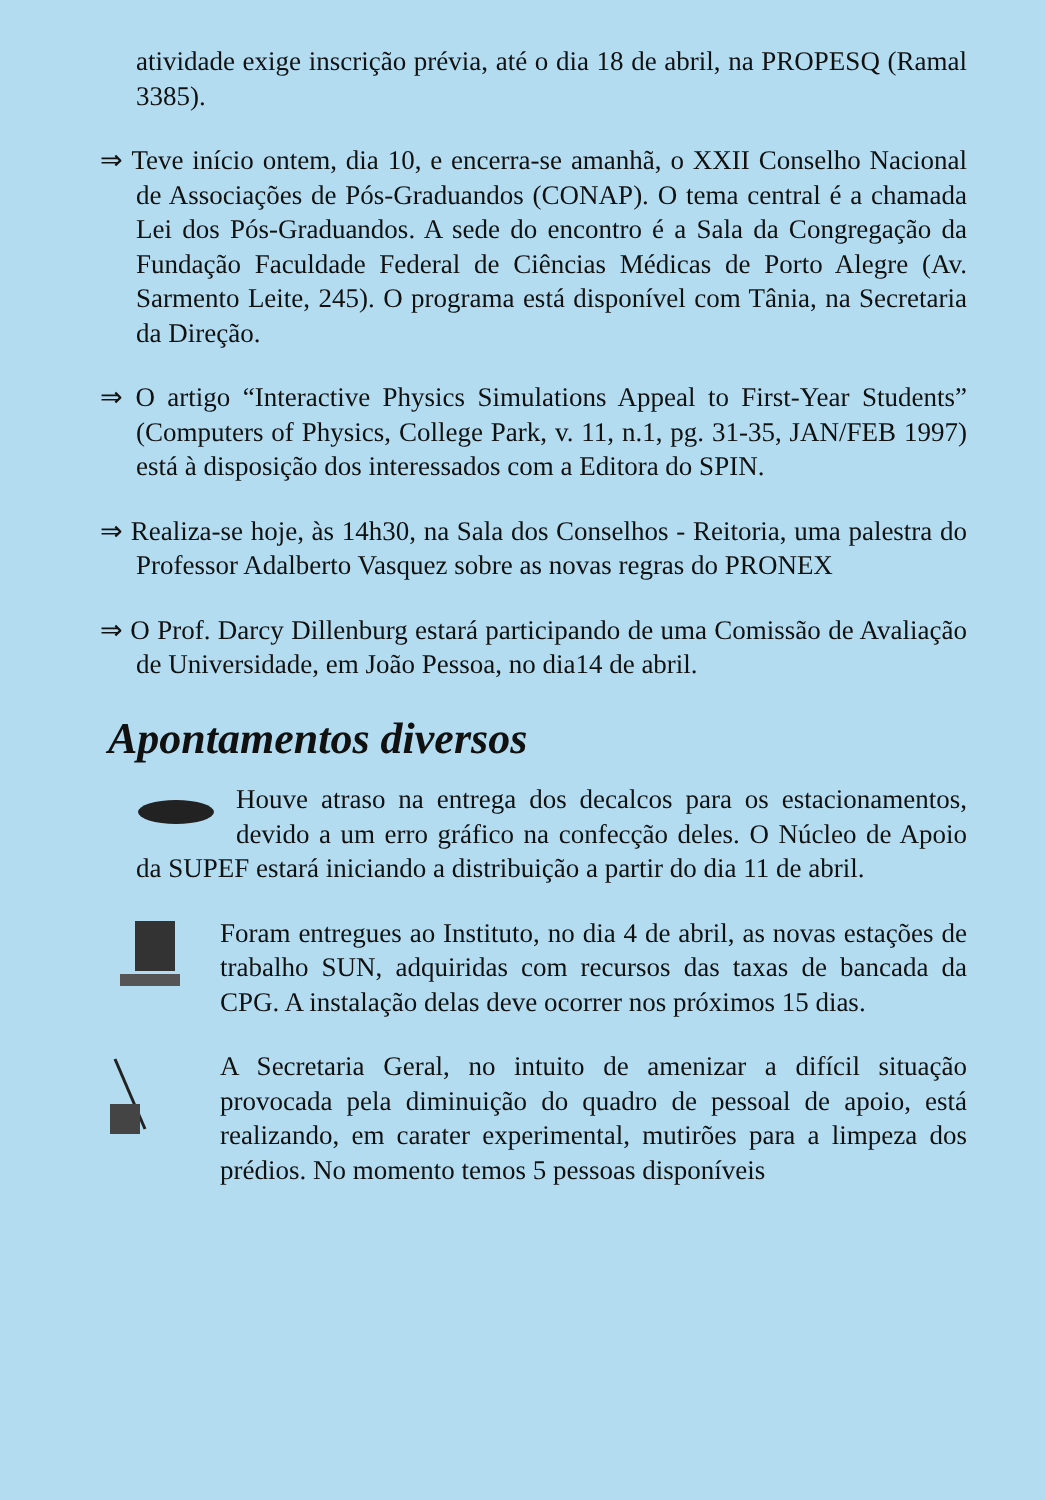atividade exige inscrição prévia, até o dia 18 de abril, na PROPESQ (Ramal 3385).
⇒ Teve início ontem, dia 10, e encerra-se amanhã, o XXII Conselho Nacional de Associações de Pós-Graduandos (CONAP). O tema central é a chamada Lei dos Pós-Graduandos. A sede do encontro é a Sala da Congregação da Fundação Faculdade Federal de Ciências Médicas de Porto Alegre (Av. Sarmento Leite, 245). O programa está disponível com Tânia, na Secretaria da Direção.
⇒ O artigo “Interactive Physics Simulations Appeal to First-Year Students” (Computers of Physics, College Park, v. 11, n.1, pg. 31-35, JAN/FEB 1997) está à disposição dos interessados com a Editora do SPIN.
⇒ Realiza-se hoje, às 14h30, na Sala dos Conselhos - Reitoria, uma palestra do Professor Adalberto Vasquez sobre as novas regras do PRONEX
⇒ O Prof. Darcy Dillenburg estará participando de uma Comissão de Avaliação de Universidade, em João Pessoa, no dia14 de abril.
Apontamentos diversos
Houve atraso na entrega dos decalcos para os estacionamentos, devido a um erro gráfico na confecção deles. O Núcleo de Apoio da SUPEF estará iniciando a distribuição a partir do dia 11 de abril.
Foram entregues ao Instituto, no dia 4 de abril, as novas estações de trabalho SUN, adquiridas com recursos das taxas de bancada da CPG. A instalação delas deve ocorrer nos próximos 15 dias.
A Secretaria Geral, no intuito de amenizar a difícil situação provocada pela diminuição do quadro de pessoal de apoio, está realizando, em carater experimental, mutirões para a limpeza dos prédios. No momento temos 5 pessoas disponíveis